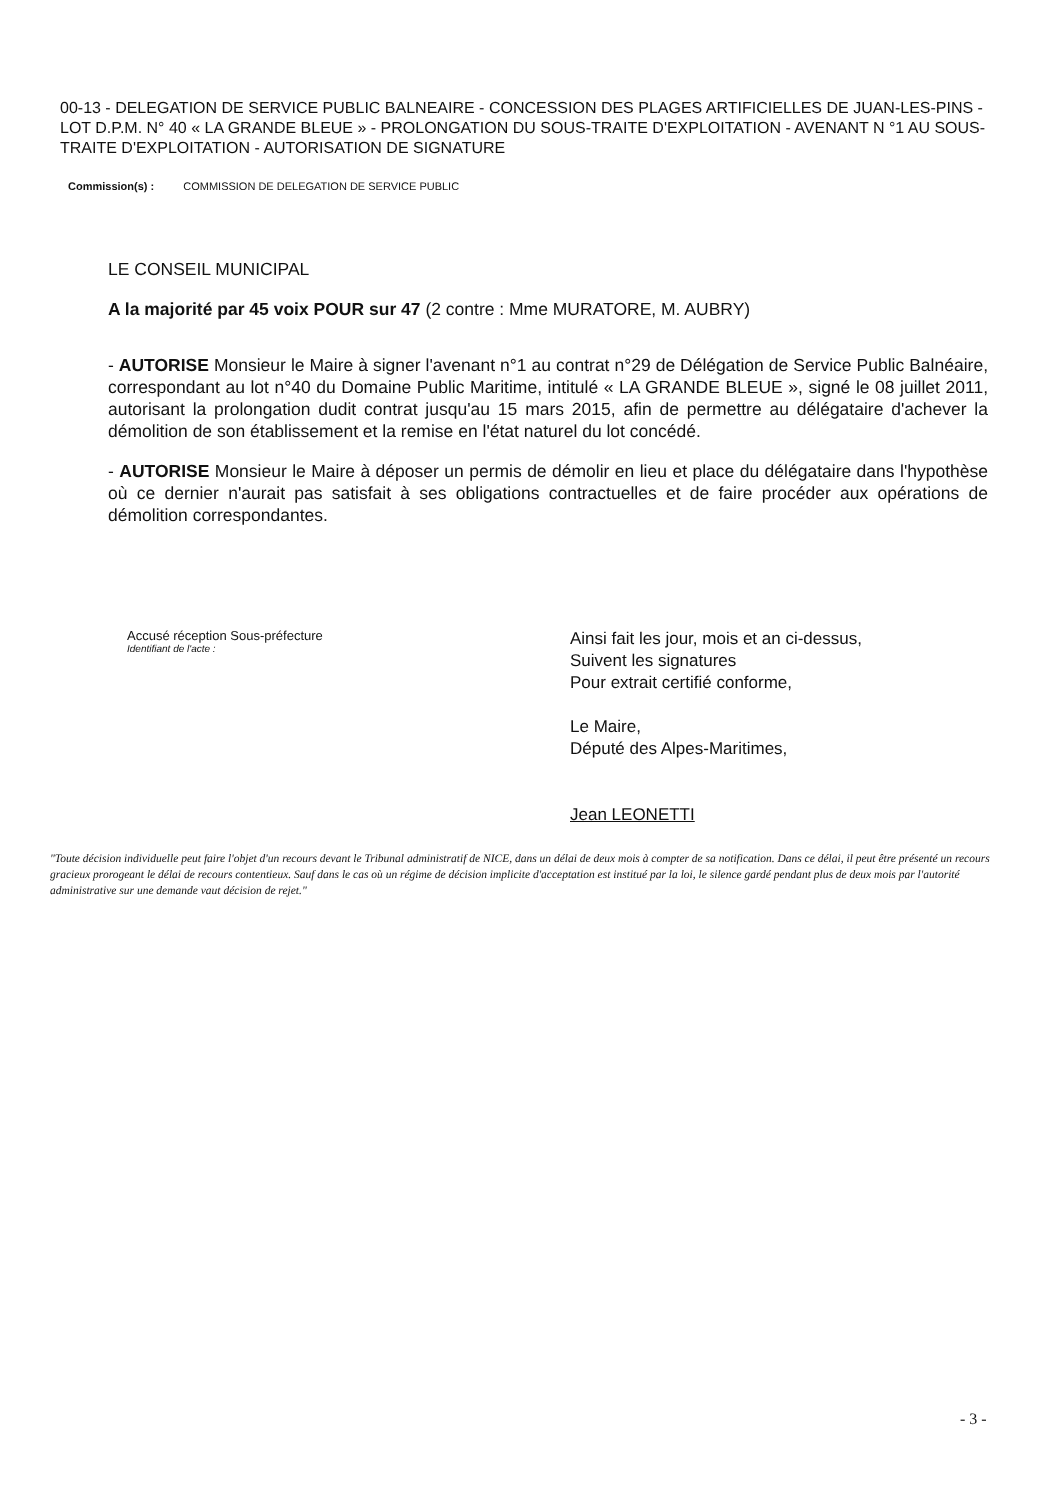00-13 - DELEGATION DE SERVICE PUBLIC BALNEAIRE - CONCESSION DES PLAGES ARTIFICIELLES DE JUAN-LES-PINS - LOT D.P.M. N° 40 « LA GRANDE BLEUE » - PROLONGATION DU SOUS-TRAITE D'EXPLOITATION - AVENANT N °1 AU SOUS-TRAITE D'EXPLOITATION - AUTORISATION DE SIGNATURE
Commission(s) : COMMISSION DE DELEGATION DE SERVICE PUBLIC
LE CONSEIL MUNICIPAL
A la majorité par 45 voix POUR sur 47 (2 contre : Mme MURATORE, M. AUBRY)
- AUTORISE Monsieur le Maire à signer l'avenant n°1 au contrat n°29 de Délégation de Service Public Balnéaire, correspondant au lot n°40 du Domaine Public Maritime, intitulé « LA GRANDE BLEUE », signé le 08 juillet 2011, autorisant la prolongation dudit contrat jusqu'au 15 mars 2015, afin de permettre au délégataire d'achever la démolition de son établissement et la remise en l'état naturel du lot concédé.
- AUTORISE Monsieur le Maire à déposer un permis de démolir en lieu et place du délégataire dans l'hypothèse où ce dernier n'aurait pas satisfait à ses obligations contractuelles et de faire procéder aux opérations de démolition correspondantes.
Accusé réception Sous-préfecture
Identifiant de l'acte :
Ainsi fait les jour, mois et an ci-dessus,
Suivent les signatures
Pour extrait certifié conforme,
Le Maire,
Député des Alpes-Maritimes,
Jean LEONETTI
"Toute décision individuelle peut faire l'objet d'un recours devant le Tribunal administratif de NICE, dans un délai de deux mois à compter de sa notification. Dans ce délai, il peut être présenté un recours gracieux prorogeant le délai de recours contentieux. Sauf dans le cas où un régime de décision implicite d'acceptation est institué par la loi, le silence gardé pendant plus de deux mois par l'autorité administrative sur une demande vaut décision de rejet."
- 3 -